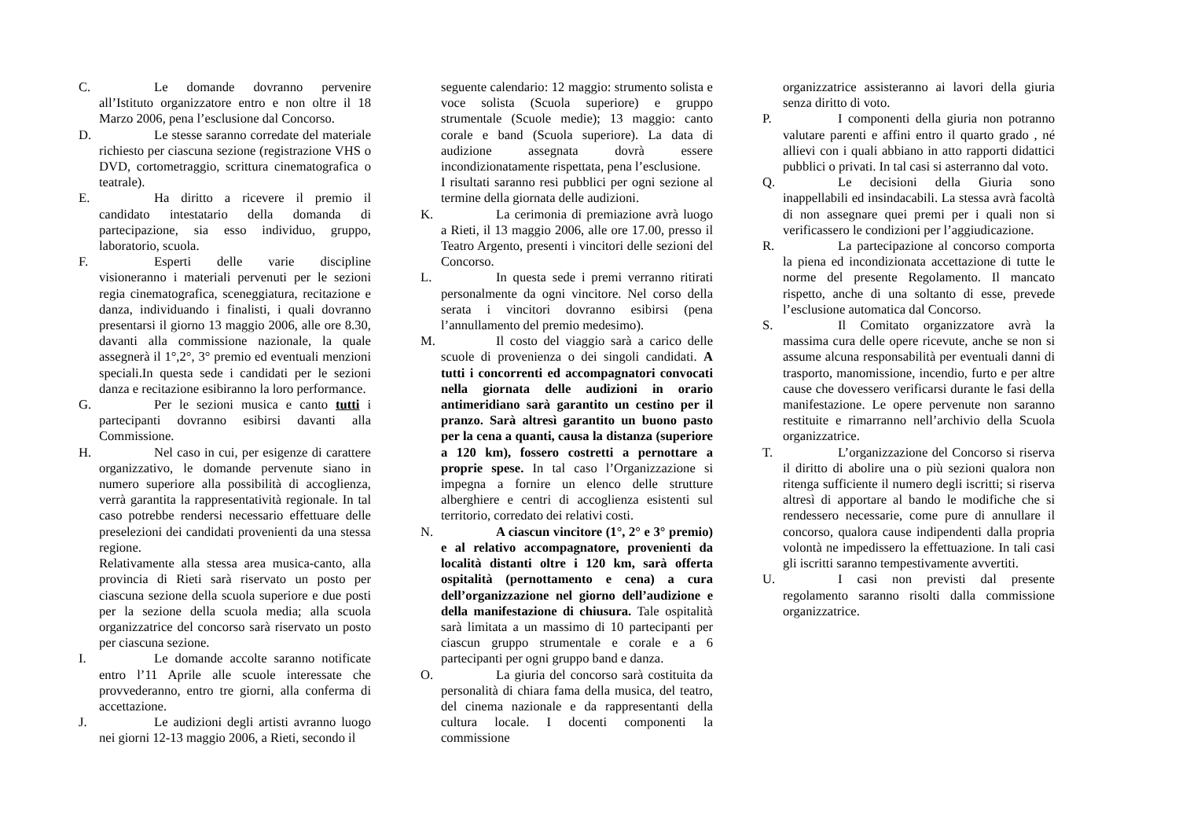C. Le domande dovranno pervenire all’Istituto organizzatore entro e non oltre il 18 Marzo 2006, pena l’esclusione dal Concorso.
D. Le stesse saranno corredate del materiale richiesto per ciascuna sezione (registrazione VHS o DVD, cortometraggio, scrittura cinematografica o teatrale).
E. Ha diritto a ricevere il premio il candidato intestatario della domanda di partecipazione, sia esso individuo, gruppo, laboratorio, scuola.
F. Esperti delle varie discipline visioneranno i materiali pervenuti per le sezioni regia cinematografica, sceneggiatura, recitazione e danza, individuando i finalisti, i quali dovranno presentarsi il giorno 13 maggio 2006, alle ore 8.30, davanti alla commissione nazionale, la quale assegnerà il 1°,2°, 3° premio ed eventuali menzioni speciali.In questa sede i candidati per le sezioni danza e recitazione esibiranno la loro performance.
G. Per le sezioni musica e canto tutti i partecipanti dovranno esibirsi davanti alla Commissione.
H. Nel caso in cui, per esigenze di carattere organizzativo, le domande pervenute siano in numero superiore alla possibilità di accoglienza, verrà garantita la rappresentatività regionale. In tal caso potrebbe rendersi necessario effettuare delle preselezioni dei candidati provenienti da una stessa regione.
Relativamente alla stessa area musica-canto, alla provincia di Rieti sarà riservato un posto per ciascuna sezione della scuola superiore e due posti per la sezione della scuola media; alla scuola organizzatrice del concorso sarà riservato un posto per ciascuna sezione.
I. Le domande accolte saranno notificate entro l’11 Aprile alle scuole interessate che provvederanno, entro tre giorni, alla conferma di accettazione.
J. Le audizioni degli artisti avranno luogo nei giorni 12-13 maggio 2006, a Rieti, secondo il
seguente calendario: 12 maggio: strumento solista e voce solista (Scuola superiore) e gruppo strumentale (Scuole medie); 13 maggio: canto corale e band (Scuola superiore). La data di audizione assegnata dovrà essere incondizionatamente rispettata, pena l’esclusione.
I risultati saranno resi pubblici per ogni sezione al termine della giornata delle audizioni.
K. La cerimonia di premiazione avrà luogo a Rieti, il 13 maggio 2006, alle ore 17.00, presso il Teatro Argento, presenti i vincitori delle sezioni del Concorso.
L. In questa sede i premi verranno ritirati personalmente da ogni vincitore. Nel corso della serata i vincitori dovranno esibirsi (pena l’annullamento del premio medesimo).
M. Il costo del viaggio sarà a carico delle scuole di provenienza o dei singoli candidati. A tutti i concorrenti ed accompagnatori convocati nella giornata delle audizioni in orario antimeridiano sarà garantito un cestino per il pranzo. Sarà altresì garantito un buono pasto per la cena a quanti, causa la distanza (superiore a 120 km), fossero costretti a pernottare a proprie spese. In tal caso l’Organizzazione si impegna a fornire un elenco delle strutture alberghiere e centri di accoglienza esistenti sul territorio, corredato dei relativi costi.
N. A ciascun vincitore (1°, 2° e 3° premio) e al relativo accompagnatore, provenienti da località distanti oltre i 120 km, sarà offerta ospitalità (pernottamento e cena) a cura dell’organizzazione nel giorno dell’audizione e della manifestazione di chiusura. Tale ospitalità sarà limitata a un massimo di 10 partecipanti per ciascun gruppo strumentale e corale e a 6 partecipanti per ogni gruppo band e danza.
O. La giuria del concorso sarà costituita da personalità di chiara fama della musica, del teatro, del cinema nazionale e da rappresentanti della cultura locale. I docenti componenti la commissione
organizzatrice assisteranno ai lavori della giuria senza diritto di voto.
P. I componenti della giuria non potranno valutare parenti e affini entro il quarto grado , né allievi con i quali abbiano in atto rapporti didattici pubblici o privati. In tal casi si asterranno dal voto.
Q. Le decisioni della Giuria sono inappellabili ed insindacabili. La stessa avrà facoltà di non assegnare quei premi per i quali non si verificassero le condizioni per l’aggiudicazione.
R. La partecipazione al concorso comporta la piena ed incondizionata accettazione di tutte le norme del presente Regolamento. Il mancato rispetto, anche di una soltanto di esse, prevede l’esclusione automatica dal Concorso.
S. Il Comitato organizzatore avrà la massima cura delle opere ricevute, anche se non si assume alcuna responsabilità per eventuali danni di trasporto, manomissione, incendio, furto e per altre cause che dovessero verificarsi durante le fasi della manifestazione. Le opere pervenute non saranno restituite e rimarranno nell’archivio della Scuola organizzatrice.
T. L’organizzazione del Concorso si riserva il diritto di abolire una o più sezioni qualora non ritenga sufficiente il numero degli iscritti; si riserva altresì di apportare al bando le modifiche che si rendessero necessarie, come pure di annullare il concorso, qualora cause indipendenti dalla propria volontà ne impedissero la effettuazione. In tali casi gli iscritti saranno tempestivamente avvertiti.
U. I casi non previsti dal presente regolamento saranno risolti dalla commissione organizzatrice.